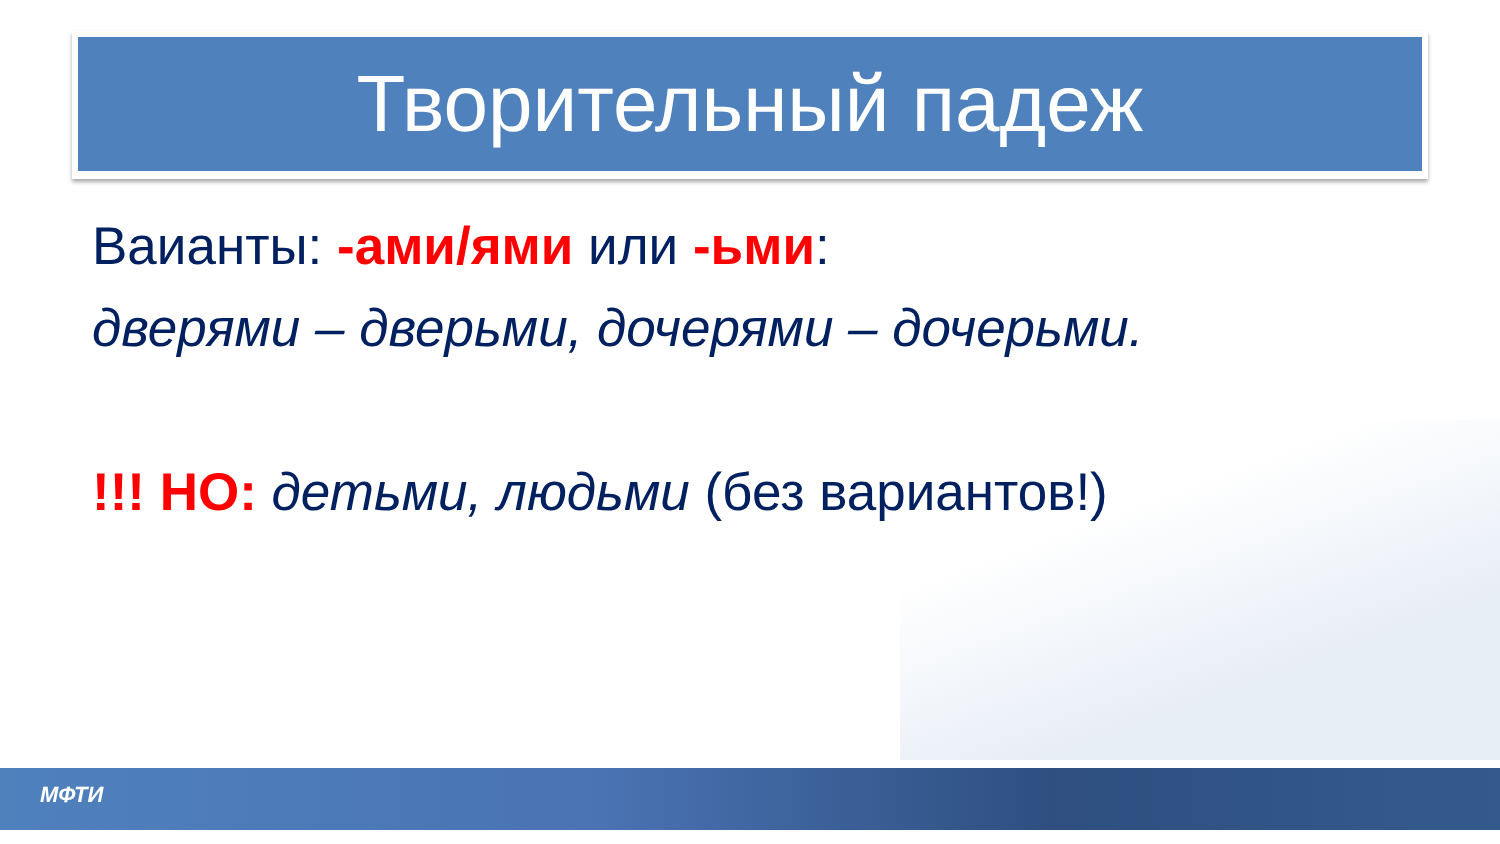Творительный падеж
Ваианты: -ами/ями или -ьми:
дверями – дверьми, дочерями – дочерьми.
!!! НО: детьми, людьми (без вариантов!)
МФТИ